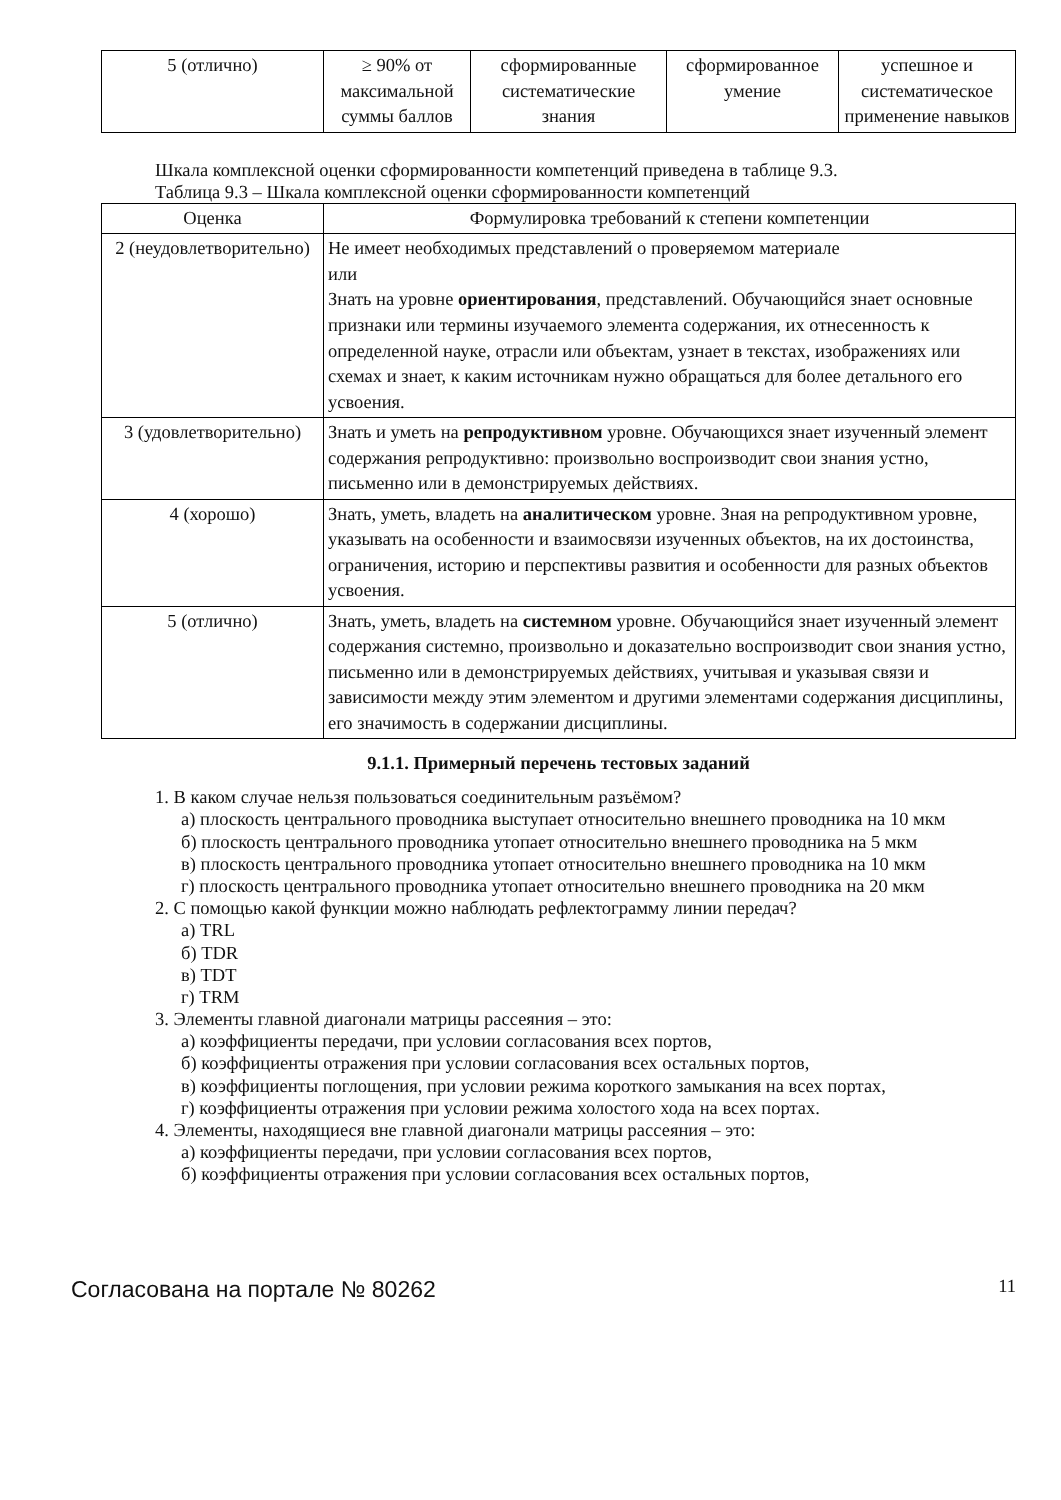| 5 (отлично) | ≥ 90% от максимальной суммы баллов | сформированные систематические знания | сформированное умение | успешное и систематическое применение навыков |
Шкала комплексной оценки сформированности компетенций приведена в таблице 9.3.
Таблица 9.3 – Шкала комплексной оценки сформированности компетенций
| Оценка | Формулировка требований к степени компетенции |
| --- | --- |
| 2 (неудовлетворительно) | Не имеет необходимых представлений о проверяемом материале или Знать на уровне ориентирования , представлений. Обучающийся знает основные признаки или термины изучаемого элемента содержания, их отнесенность к определенной науке, отрасли или объектам, узнает в текстах, изображениях или схемах и знает, к каким источникам нужно обращаться для более детального его усвоения. |
| 3 (удовлетворительно) | Знать и уметь на репродуктивном уровне. Обучающихся знает изученный элемент содержания репродуктивно: произвольно воспроизводит свои знания устно, письменно или в демонстрируемых действиях. |
| 4 (хорошо) | Знать, уметь, владеть на аналитическом уровне. Зная на репродуктивном уровне, указывать на особенности и взаимосвязи изученных объектов, на их достоинства, ограничения, историю и перспективы развития и особенности для разных объектов усвоения. |
| 5 (отлично) | Знать, уметь, владеть на системном уровне. Обучающийся знает изученный элемент содержания системно, произвольно и доказательно воспроизводит свои знания устно, письменно или в демонстрируемых действиях, учитывая и указывая связи и зависимости между этим элементом и другими элементами содержания дисциплины, его значимость в содержании дисциплины. |
9.1.1. Примерный перечень тестовых заданий
1. В каком случае нельзя пользоваться соединительным разъёмом?
а) плоскость центрального проводника выступает относительно внешнего проводника на 10 мкм
б) плоскость центрального проводника утопает относительно внешнего проводника на 5 мкм
в) плоскость центрального проводника утопает относительно внешнего проводника на 10 мкм
г) плоскость центрального проводника утопает относительно внешнего проводника на 20 мкм
2. С помощью какой функции можно наблюдать рефлектограмму линии передач?
а) TRL
б) TDR
в) TDT
г) TRM
3. Элементы главной диагонали матрицы рассеяния – это:
а) коэффициенты передачи, при условии согласования всех портов,
б) коэффициенты отражения при условии согласования всех остальных портов,
в) коэффициенты поглощения, при условии режима короткого замыкания на всех портах,
г) коэффициенты отражения при условии режима холостого хода на всех портах.
4. Элементы, находящиеся вне главной диагонали матрицы рассеяния – это:
а) коэффициенты передачи, при условии согласования всех портов,
б) коэффициенты отражения при условии согласования всех остальных портов,
Согласована на портале № 80262 11